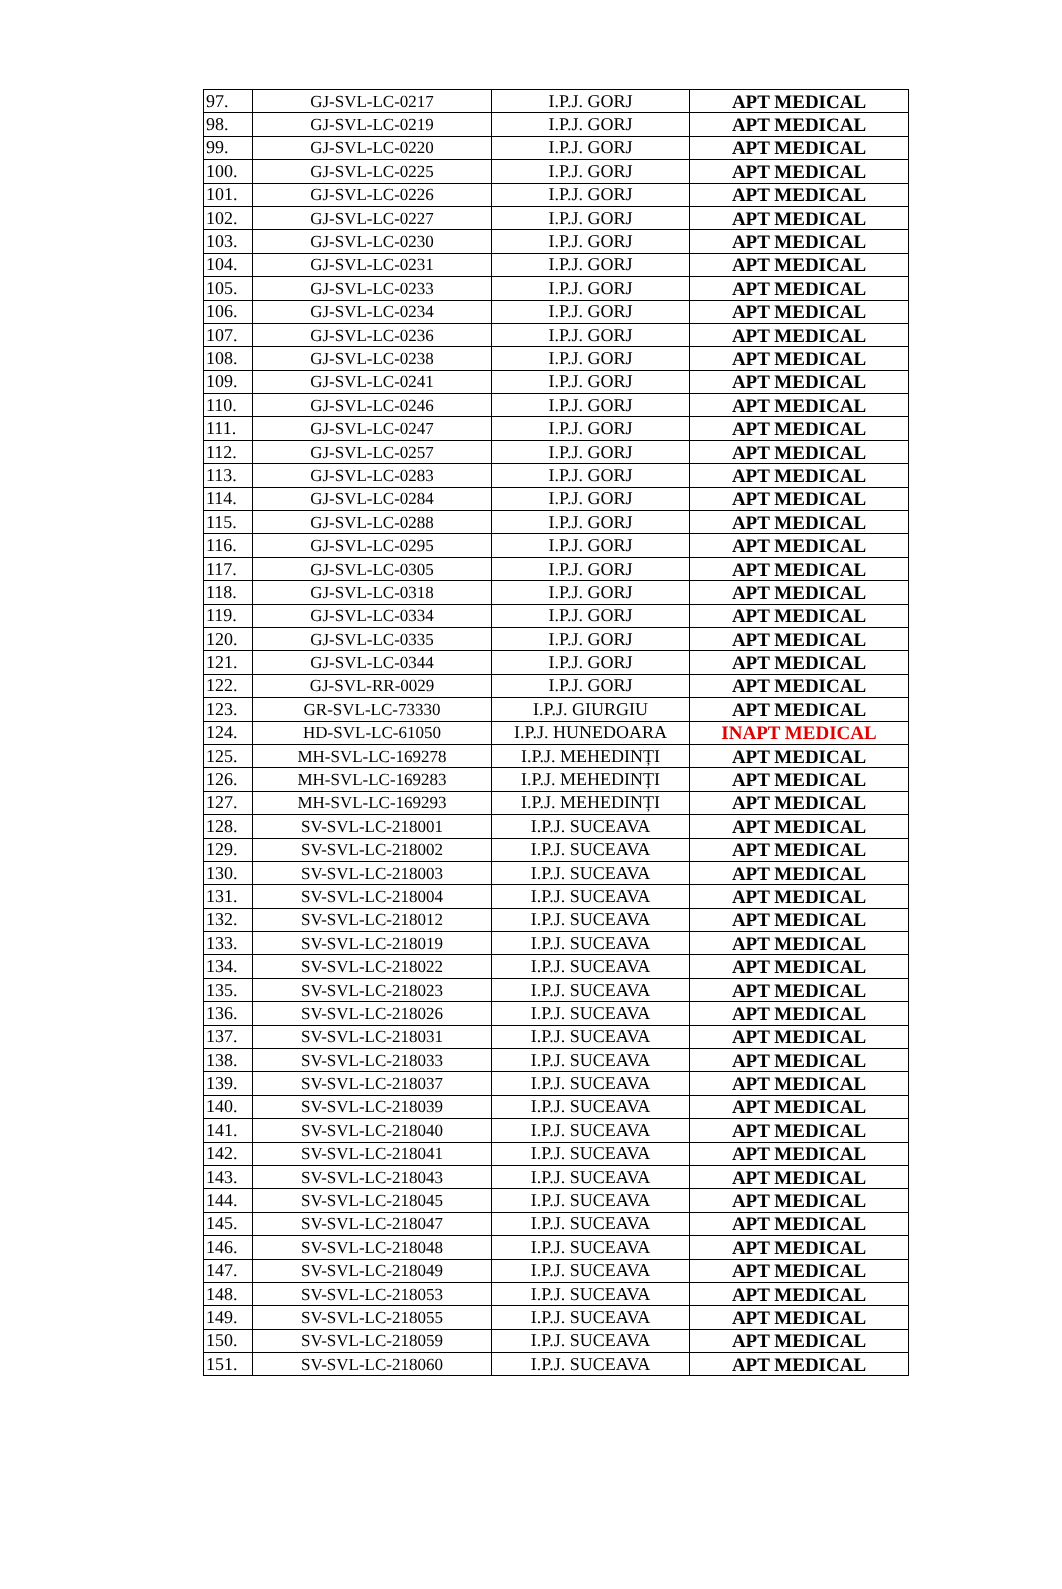| 97. | GJ-SVL-LC-0217 | I.P.J. GORJ | APT MEDICAL |
| 98. | GJ-SVL-LC-0219 | I.P.J. GORJ | APT MEDICAL |
| 99. | GJ-SVL-LC-0220 | I.P.J. GORJ | APT MEDICAL |
| 100. | GJ-SVL-LC-0225 | I.P.J. GORJ | APT MEDICAL |
| 101. | GJ-SVL-LC-0226 | I.P.J. GORJ | APT MEDICAL |
| 102. | GJ-SVL-LC-0227 | I.P.J. GORJ | APT MEDICAL |
| 103. | GJ-SVL-LC-0230 | I.P.J. GORJ | APT MEDICAL |
| 104. | GJ-SVL-LC-0231 | I.P.J. GORJ | APT MEDICAL |
| 105. | GJ-SVL-LC-0233 | I.P.J. GORJ | APT MEDICAL |
| 106. | GJ-SVL-LC-0234 | I.P.J. GORJ | APT MEDICAL |
| 107. | GJ-SVL-LC-0236 | I.P.J. GORJ | APT MEDICAL |
| 108. | GJ-SVL-LC-0238 | I.P.J. GORJ | APT MEDICAL |
| 109. | GJ-SVL-LC-0241 | I.P.J. GORJ | APT MEDICAL |
| 110. | GJ-SVL-LC-0246 | I.P.J. GORJ | APT MEDICAL |
| 111. | GJ-SVL-LC-0247 | I.P.J. GORJ | APT MEDICAL |
| 112. | GJ-SVL-LC-0257 | I.P.J. GORJ | APT MEDICAL |
| 113. | GJ-SVL-LC-0283 | I.P.J. GORJ | APT MEDICAL |
| 114. | GJ-SVL-LC-0284 | I.P.J. GORJ | APT MEDICAL |
| 115. | GJ-SVL-LC-0288 | I.P.J. GORJ | APT MEDICAL |
| 116. | GJ-SVL-LC-0295 | I.P.J. GORJ | APT MEDICAL |
| 117. | GJ-SVL-LC-0305 | I.P.J. GORJ | APT MEDICAL |
| 118. | GJ-SVL-LC-0318 | I.P.J. GORJ | APT MEDICAL |
| 119. | GJ-SVL-LC-0334 | I.P.J. GORJ | APT MEDICAL |
| 120. | GJ-SVL-LC-0335 | I.P.J. GORJ | APT MEDICAL |
| 121. | GJ-SVL-LC-0344 | I.P.J. GORJ | APT MEDICAL |
| 122. | GJ-SVL-RR-0029 | I.P.J. GORJ | APT MEDICAL |
| 123. | GR-SVL-LC-73330 | I.P.J. GIURGIU | APT MEDICAL |
| 124. | HD-SVL-LC-61050 | I.P.J. HUNEDOARA | INAPT MEDICAL |
| 125. | MH-SVL-LC-169278 | I.P.J. MEHEDINȚI | APT MEDICAL |
| 126. | MH-SVL-LC-169283 | I.P.J. MEHEDINȚI | APT MEDICAL |
| 127. | MH-SVL-LC-169293 | I.P.J. MEHEDINȚI | APT MEDICAL |
| 128. | SV-SVL-LC-218001 | I.P.J. SUCEAVA | APT MEDICAL |
| 129. | SV-SVL-LC-218002 | I.P.J. SUCEAVA | APT MEDICAL |
| 130. | SV-SVL-LC-218003 | I.P.J. SUCEAVA | APT MEDICAL |
| 131. | SV-SVL-LC-218004 | I.P.J. SUCEAVA | APT MEDICAL |
| 132. | SV-SVL-LC-218012 | I.P.J. SUCEAVA | APT MEDICAL |
| 133. | SV-SVL-LC-218019 | I.P.J. SUCEAVA | APT MEDICAL |
| 134. | SV-SVL-LC-218022 | I.P.J. SUCEAVA | APT MEDICAL |
| 135. | SV-SVL-LC-218023 | I.P.J. SUCEAVA | APT MEDICAL |
| 136. | SV-SVL-LC-218026 | I.P.J. SUCEAVA | APT MEDICAL |
| 137. | SV-SVL-LC-218031 | I.P.J. SUCEAVA | APT MEDICAL |
| 138. | SV-SVL-LC-218033 | I.P.J. SUCEAVA | APT MEDICAL |
| 139. | SV-SVL-LC-218037 | I.P.J. SUCEAVA | APT MEDICAL |
| 140. | SV-SVL-LC-218039 | I.P.J. SUCEAVA | APT MEDICAL |
| 141. | SV-SVL-LC-218040 | I.P.J. SUCEAVA | APT MEDICAL |
| 142. | SV-SVL-LC-218041 | I.P.J. SUCEAVA | APT MEDICAL |
| 143. | SV-SVL-LC-218043 | I.P.J. SUCEAVA | APT MEDICAL |
| 144. | SV-SVL-LC-218045 | I.P.J. SUCEAVA | APT MEDICAL |
| 145. | SV-SVL-LC-218047 | I.P.J. SUCEAVA | APT MEDICAL |
| 146. | SV-SVL-LC-218048 | I.P.J. SUCEAVA | APT MEDICAL |
| 147. | SV-SVL-LC-218049 | I.P.J. SUCEAVA | APT MEDICAL |
| 148. | SV-SVL-LC-218053 | I.P.J. SUCEAVA | APT MEDICAL |
| 149. | SV-SVL-LC-218055 | I.P.J. SUCEAVA | APT MEDICAL |
| 150. | SV-SVL-LC-218059 | I.P.J. SUCEAVA | APT MEDICAL |
| 151. | SV-SVL-LC-218060 | I.P.J. SUCEAVA | APT MEDICAL |